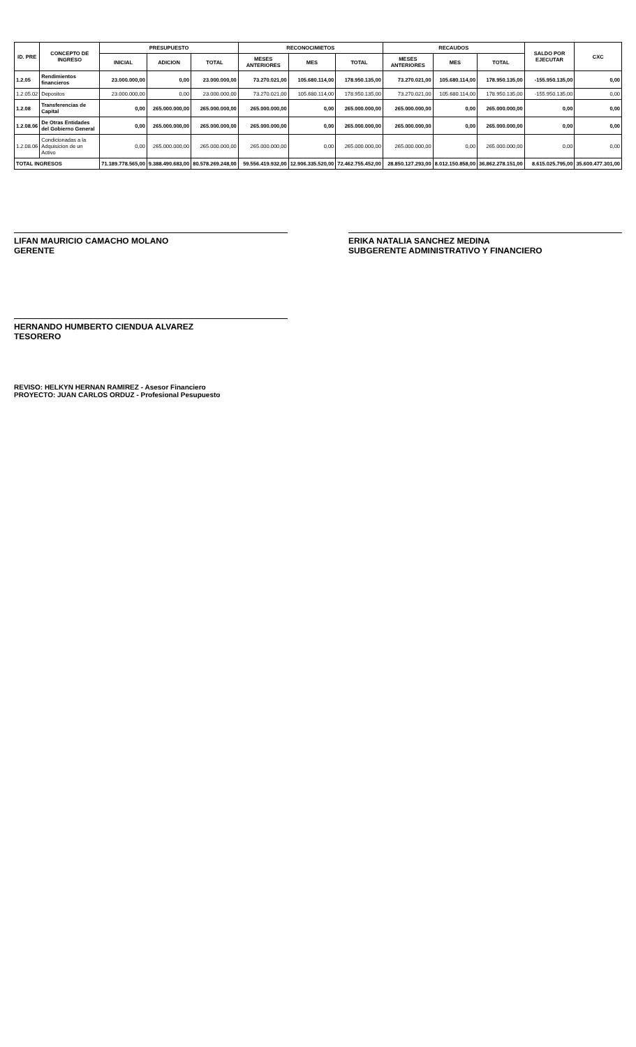| ID. PRE | CONCEPTO DE INGRESO | PRESUPUESTO | | | RECONOCIMIETOS | | | RECAUDOS | | | SALDO POR EJECUTAR | CXC |
| --- | --- | --- | --- | --- | --- | --- | --- | --- | --- | --- | --- | --- |
| | | INICIAL | ADICION | TOTAL | MESES ANTERIORES | MES | TOTAL | MESES ANTERIORES | MES | TOTAL | | |
| 1.2.05 | Rendimientos financieros | 23.000.000,00 | 0,00 | 23.000.000,00 | 73.270.021,00 | 105.680.114,00 | 178.950.135,00 | 73.270.021,00 | 105.680.114,00 | 178.950.135,00 | -155.950.135,00 | 0,00 |
| 1.2.05.02 | Depositos | 23.000.000,00 | 0,00 | 23.000.000,00 | 73.270.021,00 | 105.680.114,00 | 178.950.135,00 | 73.270.021,00 | 105.680.114,00 | 178.950.135,00 | -155.950.135,00 | 0,00 |
| 1.2.08 | Transferencias de Capital | 0,00 | 265.000.000,00 | 265.000.000,00 | 265.000.000,00 | 0,00 | 265.000.000,00 | 265.000.000,00 | 0,00 | 265.000.000,00 | 0,00 | 0,00 |
| 1.2.08.06 | De Otras Entidades del Gobierno General | 0,00 | 265.000.000,00 | 265.000.000,00 | 265.000.000,00 | 0,00 | 265.000.000,00 | 265.000.000,00 | 0,00 | 265.000.000,00 | 0,00 | 0,00 |
| 1.2.08.06 | Condicionadas a la Adquisicion de un Activo | 0,00 | 265.000.000,00 | 265.000.000,00 | 265.000.000,00 | 0,00 | 265.000.000,00 | 265.000.000,00 | 0,00 | 265.000.000,00 | 0,00 | 0,00 |
| TOTAL INGRESOS | | 71.189.778.565,00 | 9.388.490.683,00 | 80.578.269.248,00 | 59.556.419.932,00 | 12.906.335.520,00 | 72.462.755.452,00 | 28.850.127.293,00 | 8.012.150.858,00 | 36.862.278.151,00 | 8.615.025.795,00 | 35.600.477.301,00 |
LIFAN MAURICIO CAMACHO MOLANO
GERENTE
ERIKA NATALIA SANCHEZ MEDINA
SUBGERENTE ADMINISTRATIVO Y FINANCIERO
HERNANDO HUMBERTO CIENDUA ALVAREZ
TESORERO
REVISO: HELKYN HERNAN RAMIREZ - Asesor Financiero
PROYECTO: JUAN CARLOS ORDUZ - Profesional Pesupuesto